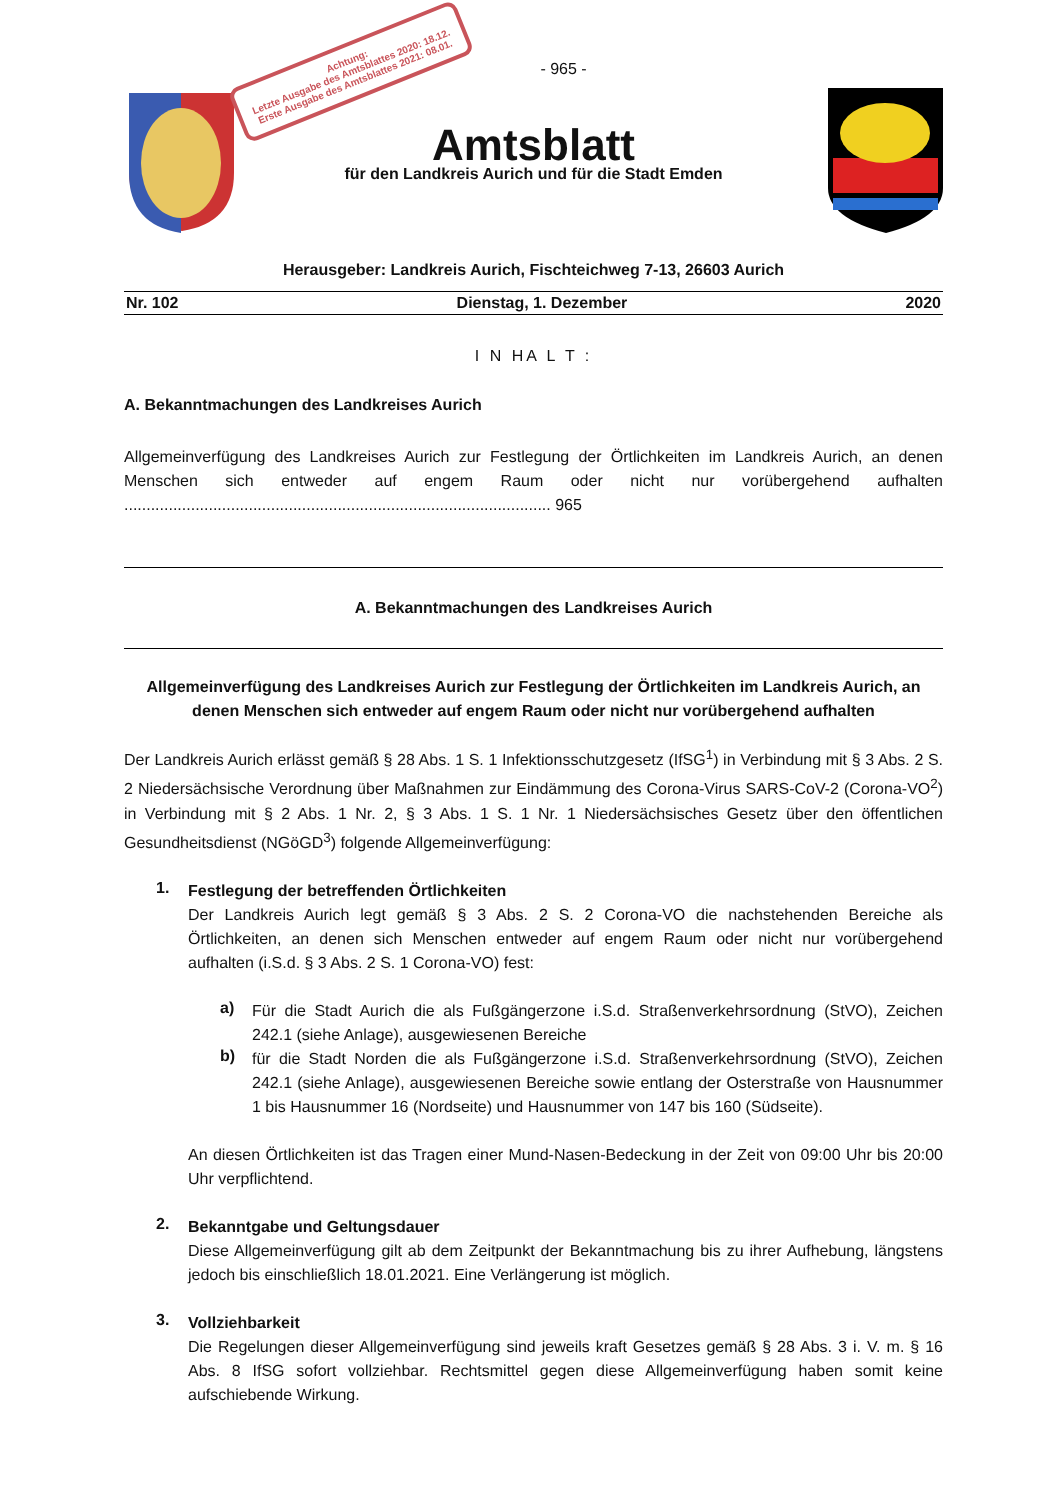- 965 -
Achtung:
Letzte Ausgabe des Amtsblattes 2020: 18.12.
Erste Ausgabe des Amtsblattes 2021: 08.01.
Amtsblatt
für den Landkreis Aurich und für die Stadt Emden
Herausgeber: Landkreis Aurich, Fischteichweg 7-13, 26603 Aurich
Nr. 102 Dienstag, 1. Dezember 2020
I N HA L T :
A. Bekanntmachungen des Landkreises Aurich
Allgemeinverfügung des Landkreises Aurich zur Festlegung der Örtlichkeiten im Landkreis Aurich, an denen Menschen sich entweder auf engem Raum oder nicht nur vorübergehend aufhalten ................................................................................................ 965
A. Bekanntmachungen des Landkreises Aurich
Allgemeinverfügung des Landkreises Aurich zur Festlegung der Örtlichkeiten im Landkreis Aurich, an denen Menschen sich entweder auf engem Raum oder nicht nur vorübergehend aufhalten
Der Landkreis Aurich erlässt gemäß § 28 Abs. 1 S. 1 Infektionsschutzgesetz (IfSG<sup>1</sup>) in Verbindung mit § 3 Abs. 2 S. 2 Niedersächsische Verordnung über Maßnahmen zur Eindämmung des Corona-Virus SARS-CoV-2 (Corona-VO<sup>2</sup>) in Verbindung mit § 2 Abs. 1 Nr. 2, § 3 Abs. 1 S. 1 Nr. 1 Niedersächsisches Gesetz über den öffentlichen Gesundheitsdienst (NGöGD<sup>3</sup>) folgende Allgemeinverfügung:
1.
Festlegung der betreffenden Örtlichkeiten
Der Landkreis Aurich legt gemäß § 3 Abs. 2 S. 2 Corona-VO die nachstehenden Bereiche als Örtlichkeiten, an denen sich Menschen entweder auf engem Raum oder nicht nur vorübergehend aufhalten (i.S.d. § 3 Abs. 2 S. 1 Corona-VO) fest:
a)
Für die Stadt Aurich die als Fußgängerzone i.S.d. Straßenverkehrsordnung (StVO), Zeichen 242.1 (siehe Anlage), ausgewiesenen Bereiche
b)
für die Stadt Norden die als Fußgängerzone i.S.d. Straßenverkehrsordnung (StVO), Zeichen 242.1 (siehe Anlage), ausgewiesenen Bereiche sowie entlang der Osterstraße von Hausnummer 1 bis Hausnummer 16 (Nordseite) und Hausnummer von 147 bis 160 (Südseite).
An diesen Örtlichkeiten ist das Tragen einer Mund-Nasen-Bedeckung in der Zeit von 09:00 Uhr bis 20:00 Uhr verpflichtend.
2.
Bekanntgabe und Geltungsdauer
Diese Allgemeinverfügung gilt ab dem Zeitpunkt der Bekanntmachung bis zu ihrer Aufhebung, längstens jedoch bis einschließlich 18.01.2021. Eine Verlängerung ist möglich.
3.
Vollziehbarkeit
Die Regelungen dieser Allgemeinverfügung sind jeweils kraft Gesetzes gemäß § 28 Abs. 3 i. V. m. § 16 Abs. 8 IfSG sofort vollziehbar. Rechtsmittel gegen diese Allgemeinverfügung haben somit keine aufschiebende Wirkung.